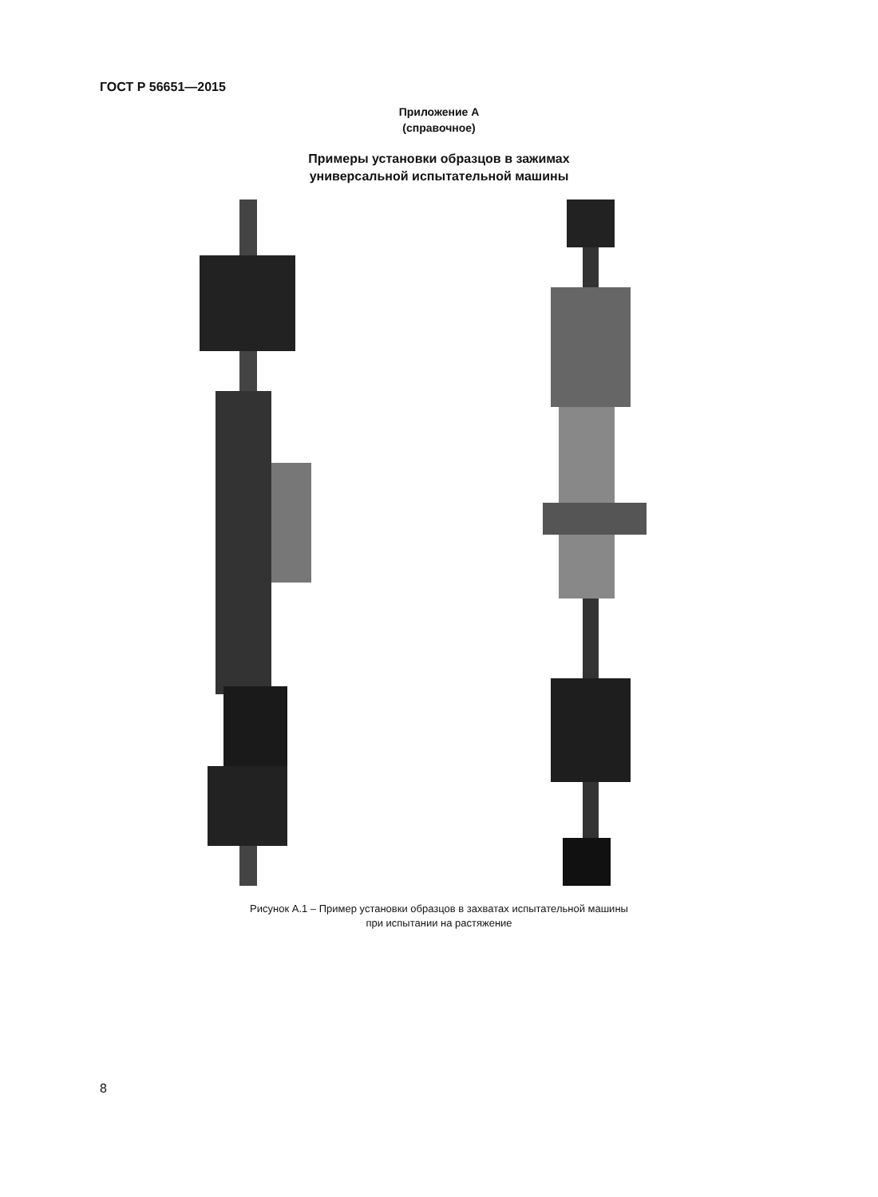ГОСТ Р 56651—2015
Приложение А
(справочное)
Примеры установки образцов в зажимах
универсальной испытательной машины
Рисунок А.1 – Пример установки образцов в захватах испытательной машины
при испытании на растяжение
8